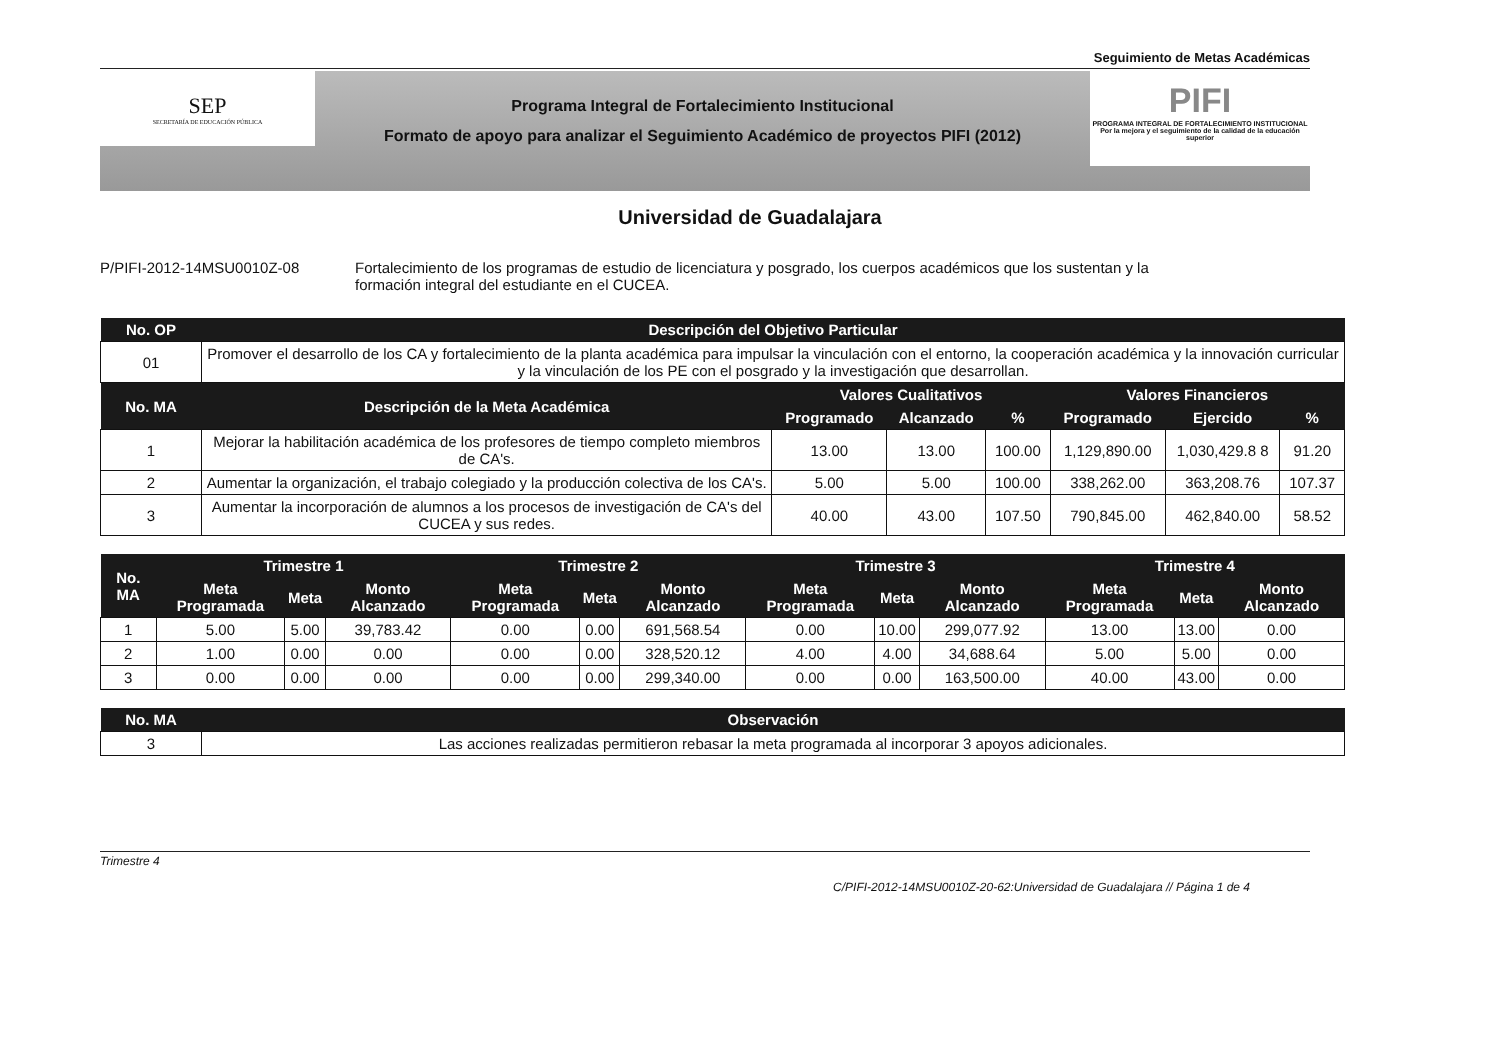Seguimiento de Metas Académicas
SEP
SECRETARÍA DE EDUCACIÓN PÚBLICA
Programa Integral de Fortalecimiento Institucional
Formato de apoyo para analizar el Seguimiento Académico de proyectos PIFI (2012)
PIFI
PROGRAMA INTEGRAL DE FORTALECIMIENTO INSTITUCIONAL
Por la mejora y el seguimiento de la calidad de la educación superior
Universidad de Guadalajara
P/PIFI-2012-14MSU0010Z-08 Fortalecimiento de los programas de estudio de licenciatura y posgrado, los cuerpos académicos que los sustentan y la formación integral del estudiante en el CUCEA.
| No. OP | Descripción del Objetivo Particular | | | | | | |
| --- | --- | --- | --- | --- | --- | --- | --- |
| 01 | Promover el desarrollo de los CA y fortalecimiento de la planta académica para impulsar la vinculación con el entorno, la cooperación académica y la innovación curricular y la vinculación de los PE con el posgrado y la investigación que desarrollan. | | | | | | |
| No. MA | Descripción de la Meta Académica | Valores Cualitativos | | | Valores Financieros | | |
| | | Programado | Alcanzado | % | Programado | Ejercido | % |
| 1 | Mejorar la habilitación académica de los profesores de tiempo completo miembros de CA's. | 13.00 | 13.00 | 100.00 | 1,129,890.00 | 1,030,429.8 8 | 91.20 |
| 2 | Aumentar la organización, el trabajo colegiado y la producción colectiva de los CA's. | 5.00 | 5.00 | 100.00 | 338,262.00 | 363,208.76 | 107.37 |
| 3 | Aumentar la incorporación de alumnos a los procesos de investigación de CA's del CUCEA y sus redes. | 40.00 | 43.00 | 107.50 | 790,845.00 | 462,840.00 | 58.52 |
| No. MA | Trimestre 1 | | | Trimestre 2 | | | Trimestre 3 | | | Trimestre 4 | | |
| --- | --- | --- | --- | --- | --- | --- | --- | --- | --- | --- | --- | --- |
| | Meta Programada | Meta | Monto Alcanzado | Meta Programada | Meta | Monto Alcanzado | Meta Programada | Meta | Monto Alcanzado | Meta Programada | Meta | Monto Alcanzado |
| 1 | 5.00 | 5.00 | 39,783.42 | 0.00 | 0.00 | 691,568.54 | 0.00 | 10.00 | 299,077.92 | 13.00 | 13.00 | 0.00 |
| 2 | 1.00 | 0.00 | 0.00 | 0.00 | 0.00 | 328,520.12 | 4.00 | 4.00 | 34,688.64 | 5.00 | 5.00 | 0.00 |
| 3 | 0.00 | 0.00 | 0.00 | 0.00 | 0.00 | 299,340.00 | 0.00 | 0.00 | 163,500.00 | 40.00 | 43.00 | 0.00 |
| No. MA | Observación |
| --- | --- |
| 3 | Las acciones realizadas permitieron rebasar la meta programada al incorporar 3 apoyos adicionales. |
Trimestre 4
C/PIFI-2012-14MSU0010Z-20-62:Universidad de Guadalajara // Página 1 de 4